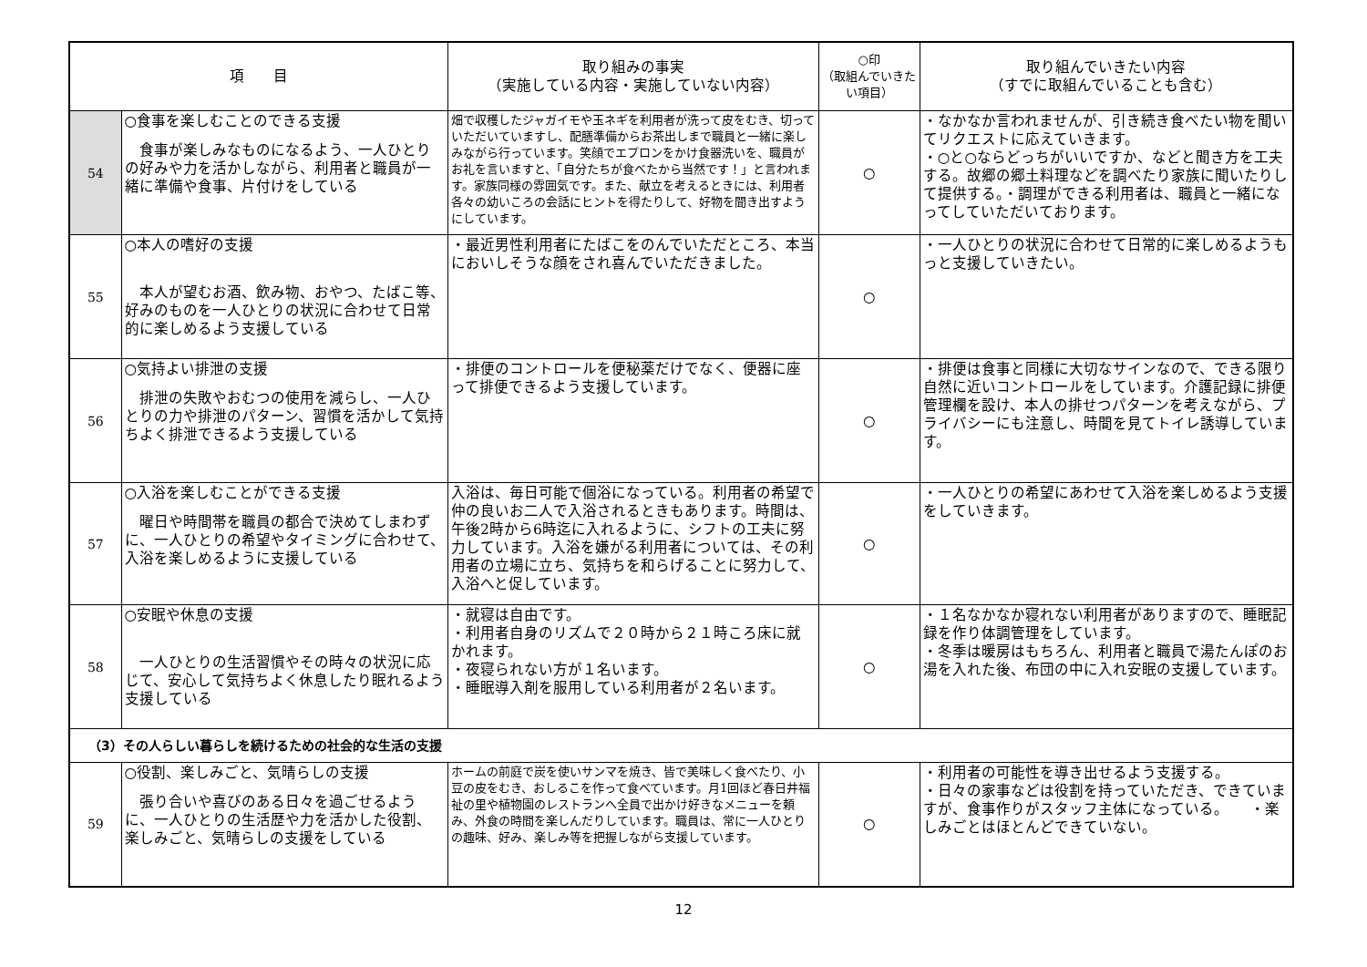| 項 目 | | 取り組みの事実 （実施している内容・実施していない内容） | ○印 （取組んでいきたい項目） | 取り組んでいきたい内容 （すでに取組んでいることも含む） |
| --- | --- | --- | --- | --- |
| 54 | ○食事を楽しむことのできる支援 食事が楽しみなものになるよう、一人ひとりの好みや力を活かしながら、利用者と職員が一緒に準備や食事、片付けをしている | 畑で収穫したジャガイモや玉ネギを利用者が洗って皮をむき、切っていただいていますし、配膳準備からお茶出しまで職員と一緒に楽しみながら行っています。笑顔でエプロンをかけ食器洗いを、職員がお礼を言いますと、「自分たちが食べたから当然です！」と言われます。家族同様の雰囲気です。また、献立を考えるときには、利用者各々の幼いころの会話にヒントを得たりして、好物を聞き出すようにしています。 | ○ | ・なかなか言われませんが、引き続き食べたい物を聞いてリクエストに応えていきます。 ・○と○ならどっちがいいですか、などと聞き方を工夫する。故郷の郷土料理などを調べたり家族に聞いたりして提供する。・調理ができる利用者は、職員と一緒になってしていただいております。 |
| 55 | ○本人の嗜好の支援 本人が望むお酒、飲み物、おやつ、たばこ等、好みのものを一人ひとりの状況に合わせて日常的に楽しめるよう支援している | ・最近男性利用者にたばこをのんでいただところ、本当においしそうな顔をされ喜んでいただきました。 | ○ | ・一人ひとりの状況に合わせて日常的に楽しめるようもっと支援していきたい。 |
| 56 | ○気持よい排泄の支援 排泄の失敗やおむつの使用を減らし、一人ひとりの力や排泄のパターン、習慣を活かして気持ちよく排泄できるよう支援している | ・排便のコントロールを便秘薬だけでなく、便器に座って排便できるよう支援しています。 | ○ | ・排便は食事と同様に大切なサインなので、できる限り自然に近いコントロールをしています。介護記録に排便管理欄を設け、本人の排せつパターンを考えながら、プライバシーにも注意し、時間を見てトイレ誘導しています。 |
| 57 | ○入浴を楽しむことができる支援 曜日や時間帯を職員の都合で決めてしまわずに、一人ひとりの希望やタイミングに合わせて、入浴を楽しめるように支援している | 入浴は、毎日可能で個浴になっている。利用者の希望で仲の良いお二人で入浴されるときもあります。時間は、午後2時から6時迄に入れるように、シフトの工夫に努力しています。入浴を嫌がる利用者については、その利用者の立場に立ち、気持ちを和らげることに努力して、入浴へと促しています。 | ○ | ・一人ひとりの希望にあわせて入浴を楽しめるよう支援をしていきます。 |
| 58 | ○安眠や休息の支援 一人ひとりの生活習慣やその時々の状況に応じて、安心して気持ちよく休息したり眠れるよう支援している | ・就寝は自由です。 ・利用者自身のリズムで２０時から２１時ころ床に就かれます。 ・夜寝られない方が１名います。 ・睡眠導入剤を服用している利用者が２名います。 | ○ | ・１名なかなか寝れない利用者がありますので、睡眠記録を作り体調管理をしています。 ・冬季は暖房はもちろん、利用者と職員で湯たんぽのお湯を入れた後、布団の中に入れ安眠の支援しています。 |
| （3）その人らしい暮らしを続けるための社会的な生活の支援 | | | | |
| 59 | ○役割、楽しみごと、気晴らしの支援 張り合いや喜びのある日々を過ごせるように、一人ひとりの生活歴や力を活かした役割、楽しみごと、気晴らしの支援をしている | ホームの前庭で炭を使いサンマを焼き、皆で美味しく食べたり、小豆の皮をむき、おしるこを作って食べています。月1回ほど春日井福祉の里や植物園のレストランへ全員で出かけ好きなメニューを頼み、外食の時間を楽しんだりしています。職員は、常に一人ひとりの趣味、好み、楽しみ等を把握しながら支援しています。 | ○ | ・利用者の可能性を導き出せるよう支援する。 ・日々の家事などは役割を持っていただき、できていますが、食事作りがスタッフ主体になっている。 ・楽しみごとはほとんどできていない。 |
12